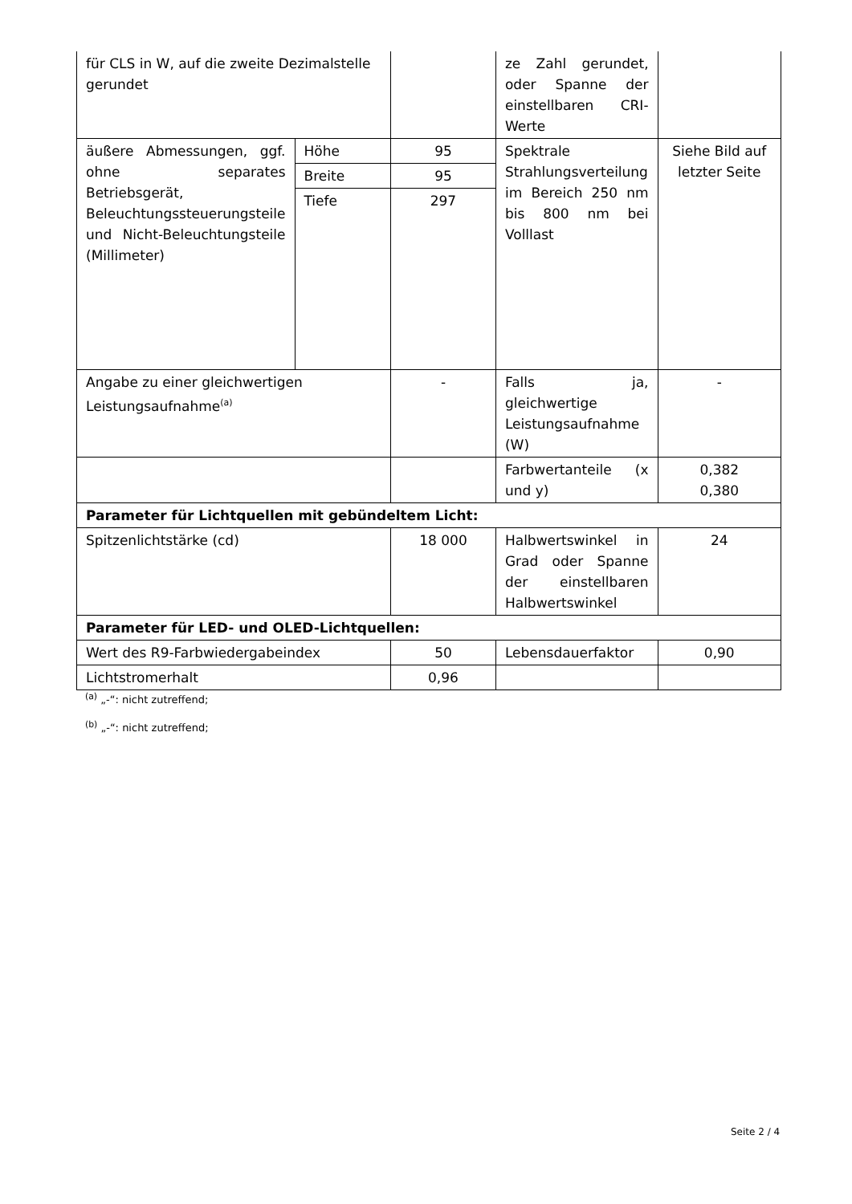| für CLS in W, auf die zweite Dezimalstelle gerundet | | | ze Zahl gerundet, oder Spanne der einstellbaren CRI-Werte | |
| äußere Abmessungen, ggf. ohne separates Betriebsgerät, Beleuchtungssteuerungsteile und Nicht-Beleuchtungsteile (Millimeter) | Höhe | 95 | Spektrale Strahlungsverteilung im Bereich 250 nm bis 800 nm bei Volllast | Siehe Bild auf letzter Seite |
| | Breite | 95 | | |
| | Tiefe | 297 | | |
| Angabe zu einer gleichwertigen Leistungsaufnahme<sup>(a)</sup> | | - | Falls ja, gleichwertige Leistungsaufnahme (W) | - |
| | | | Farbwertanteile (x und y) | 0,382 0,380 |
| Parameter für Lichtquellen mit gebündeltem Licht: | | | | |
| Spitzenlichtstärke (cd) | | 18 000 | Halbwertswinkel in Grad oder Spanne der einstellbaren Halbwertswinkel | 24 |
| Parameter für LED- und OLED-Lichtquellen: | | | | |
| Wert des R9-Farbwiedergabeindex | | 50 | Lebensdauerfaktor | 0,90 |
| Lichtstromerhalt | | 0,96 | | |
<sup>(a)</sup> „-“: nicht zutreffend;
<sup>(b)</sup> „-“: nicht zutreffend;
Seite 2 / 4